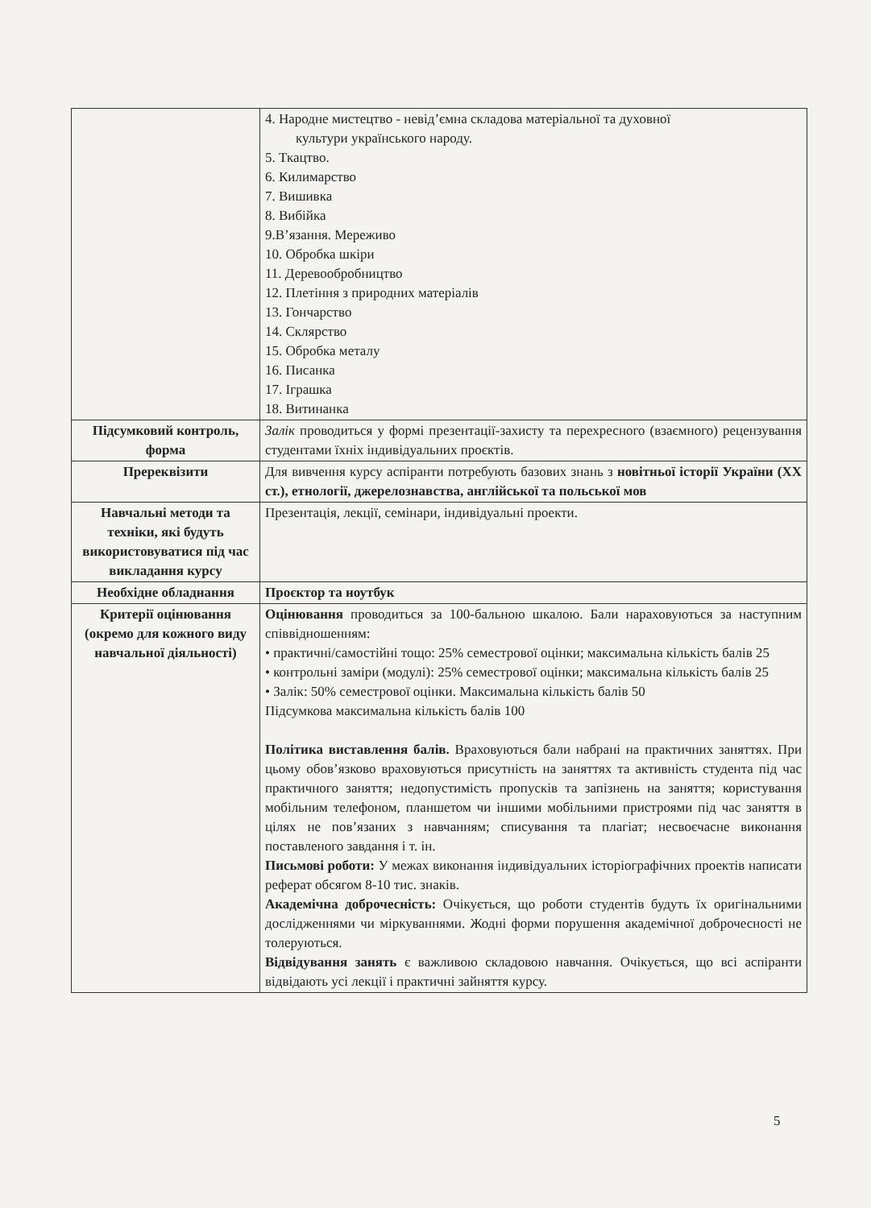| | 4. Народне мистецтво - невід’ємна складова матеріальної та духовної культури українського народу. 5. Ткацтво. 6. Килимарство 7. Вишивка 8. Вибійка 9.В’язання. Мереживо 10. Обробка шкіри 11. Деревообробництво 12. Плетіння з природних матеріалів 13. Гончарство 14. Склярство 15. Обробка металу 16. Писанка 17. Іграшка 18. Витинанка |
| Підсумковий контроль, форма | Залік проводиться у формі презентації-захисту та перехресного (взаємного) рецензування студентами їхніх індивідуальних проєктів. |
| Пререквізити | Для вивчення курсу аспіранти потребують базових знань з новітньої історії України (XX ст.), етнології, джерелознавства, англійської та польської мов |
| Навчальні методи та техніки, які будуть використовуватися під час викладання курсу | Презентація, лекції, семінари, індивідуальні проекти. |
| Необхідне обладнання | Проєктор та ноутбук |
| Критерії оцінювання (окремо для кожного виду навчальної діяльності) | Оцінювання проводиться за 100-бальною шкалою. Бали нараховуються за наступним співвідношенням: • практичні/самостійні тощо: 25% семестрової оцінки; максимальна кількість балів 25 • контрольні заміри (модулі): 25% семестрової оцінки; максимальна кількість балів 25 • Залік: 50% семестрової оцінки. Максимальна кількість балів 50 Підсумкова максимальна кількість балів 100 Політика виставлення балів. Враховуються бали набрані на практичних заняттях. При цьому обов’язково враховуються присутність на заняттях та активність студента під час практичного заняття; недопустимість пропусків та запізнень на заняття; користування мобільним телефоном, планшетом чи іншими мобільними пристроями під час заняття в цілях не пов’язаних з навчанням; списування та плагіат; несвоєчасне виконання поставленого завдання і т. ін. Письмові роботи: У межах виконання індивідуальних історіографічних проектів написати реферат обсягом 8-10 тис. знаків. Академічна доброчесність: Очікується, що роботи студентів будуть їх оригінальними дослідженнями чи міркуваннями. Жодні форми порушення академічної доброчесності не толеруються. Відвідування занять є важливою складовою навчання. Очікується, що всі аспіранти відвідають усі лекції і практичні зайняття курсу. |
5